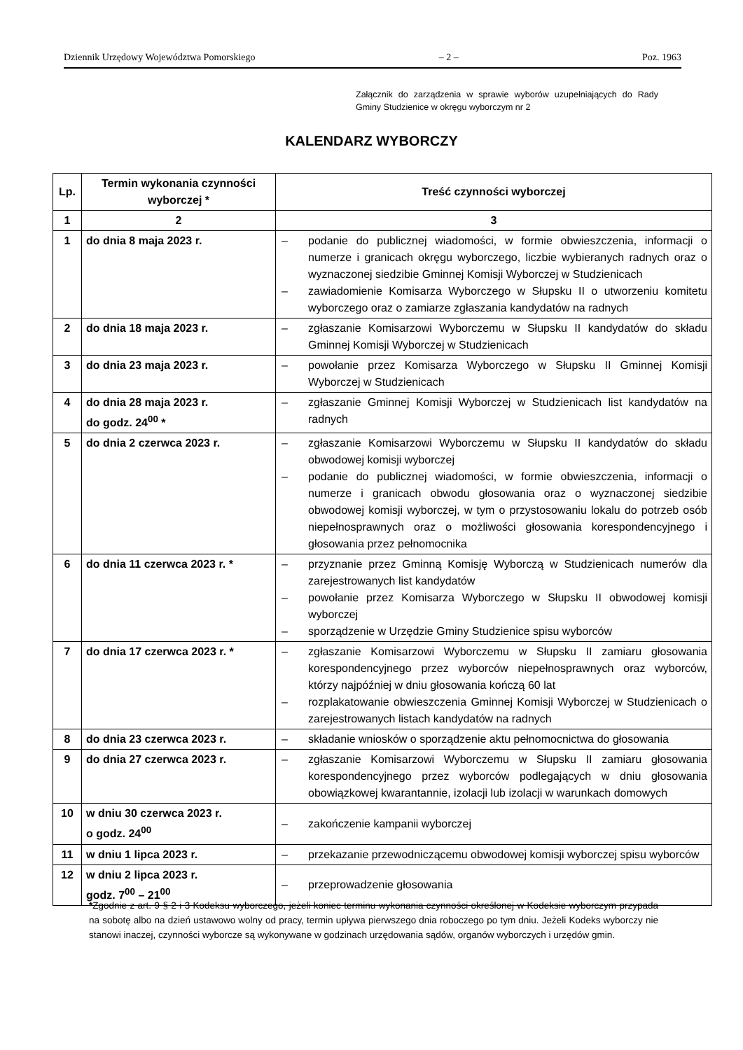Dziennik Urzędowy Województwa Pomorskiego – 2 – Poz. 1963
Załącznik do zarządzenia w sprawie wyborów uzupełniających do Rady Gminy Studzienice w okręgu wyborczym nr 2
KALENDARZ WYBORCZY
| Lp. | Termin wykonania czynności wyborczej * | Treść czynności wyborczej |
| --- | --- | --- |
| 1 | 2 | 3 |
| 1 | do dnia 8 maja 2023 r. | – podanie do publicznej wiadomości, w formie obwieszczenia, informacji o numerze i granicach okręgu wyborczego, liczbie wybieranych radnych oraz o wyznaczonej siedzibie Gminnej Komisji Wyborczej w Studzienicach – zawiadomienie Komisarza Wyborczego w Słupsku II o utworzeniu komitetu wyborczego oraz o zamiarze zgłaszania kandydatów na radnych |
| 2 | do dnia 18 maja 2023 r. | – zgłaszanie Komisarzowi Wyborczemu w Słupsku II kandydatów do składu Gminnej Komisji Wyborczej w Studzienicach |
| 3 | do dnia 23 maja 2023 r. | – powołanie przez Komisarza Wyborczego w Słupsku II Gminnej Komisji Wyborczej w Studzienicach |
| 4 | do dnia 28 maja 2023 r. do godz. 24<sup>00</sup> * | – zgłaszanie Gminnej Komisji Wyborczej w Studzienicach list kandydatów na radnych |
| 5 | do dnia 2 czerwca 2023 r. | – zgłaszanie Komisarzowi Wyborczemu w Słupsku II kandydatów do składu obwodowej komisji wyborczej – podanie do publicznej wiadomości, w formie obwieszczenia, informacji o numerze i granicach obwodu głosowania oraz o wyznaczonej siedzibie obwodowej komisji wyborczej, w tym o przystosowaniu lokalu do potrzeb osób niepełnosprawnych oraz o możliwości głosowania korespondencyjnego i głosowania przez pełnomocnika |
| 6 | do dnia 11 czerwca 2023 r. * | – przyznanie przez Gminną Komisję Wyborczą w Studzienicach numerów dla zarejestrowanych list kandydatów – powołanie przez Komisarza Wyborczego w Słupsku II obwodowej komisji wyborczej – sporządzenie w Urzędzie Gminy Studzienice spisu wyborców |
| 7 | do dnia 17 czerwca 2023 r. * | – zgłaszanie Komisarzowi Wyborczemu w Słupsku II zamiaru głosowania korespondencyjnego przez wyborców niepełnosprawnych oraz wyborców, którzy najpóźniej w dniu głosowania kończą 60 lat – rozplakatowanie obwieszczenia Gminnej Komisji Wyborczej w Studzienicach o zarejestrowanych listach kandydatów na radnych |
| 8 | do dnia 23 czerwca 2023 r. | – składanie wniosków o sporządzenie aktu pełnomocnictwa do głosowania |
| 9 | do dnia 27 czerwca 2023 r. | – zgłaszanie Komisarzowi Wyborczemu w Słupsku II zamiaru głosowania korespondencyjnego przez wyborców podlegających w dniu głosowania obowiązkowej kwarantannie, izolacji lub izolacji w warunkach domowych |
| 10 | w dniu 30 czerwca 2023 r. o godz. 24<sup>00</sup> | – zakończenie kampanii wyborczej |
| 11 | w dniu 1 lipca 2023 r. | – przekazanie przewodniczącemu obwodowej komisji wyborczej spisu wyborców |
| 12 | w dniu 2 lipca 2023 r. godz. 7<sup>00</sup> – 21<sup>00</sup> | – przeprowadzenie głosowania |
*Zgodnie z art. 9 § 2 i 3 Kodeksu wyborczego, jeżeli koniec terminu wykonania czynności określonej w Kodeksie wyborczym przypada na sobotę albo na dzień ustawowo wolny od pracy, termin upływa pierwszego dnia roboczego po tym dniu. Jeżeli Kodeks wyborczy nie stanowi inaczej, czynności wyborcze są wykonywane w godzinach urzędowania sądów, organów wyborczych i urzędów gmin.